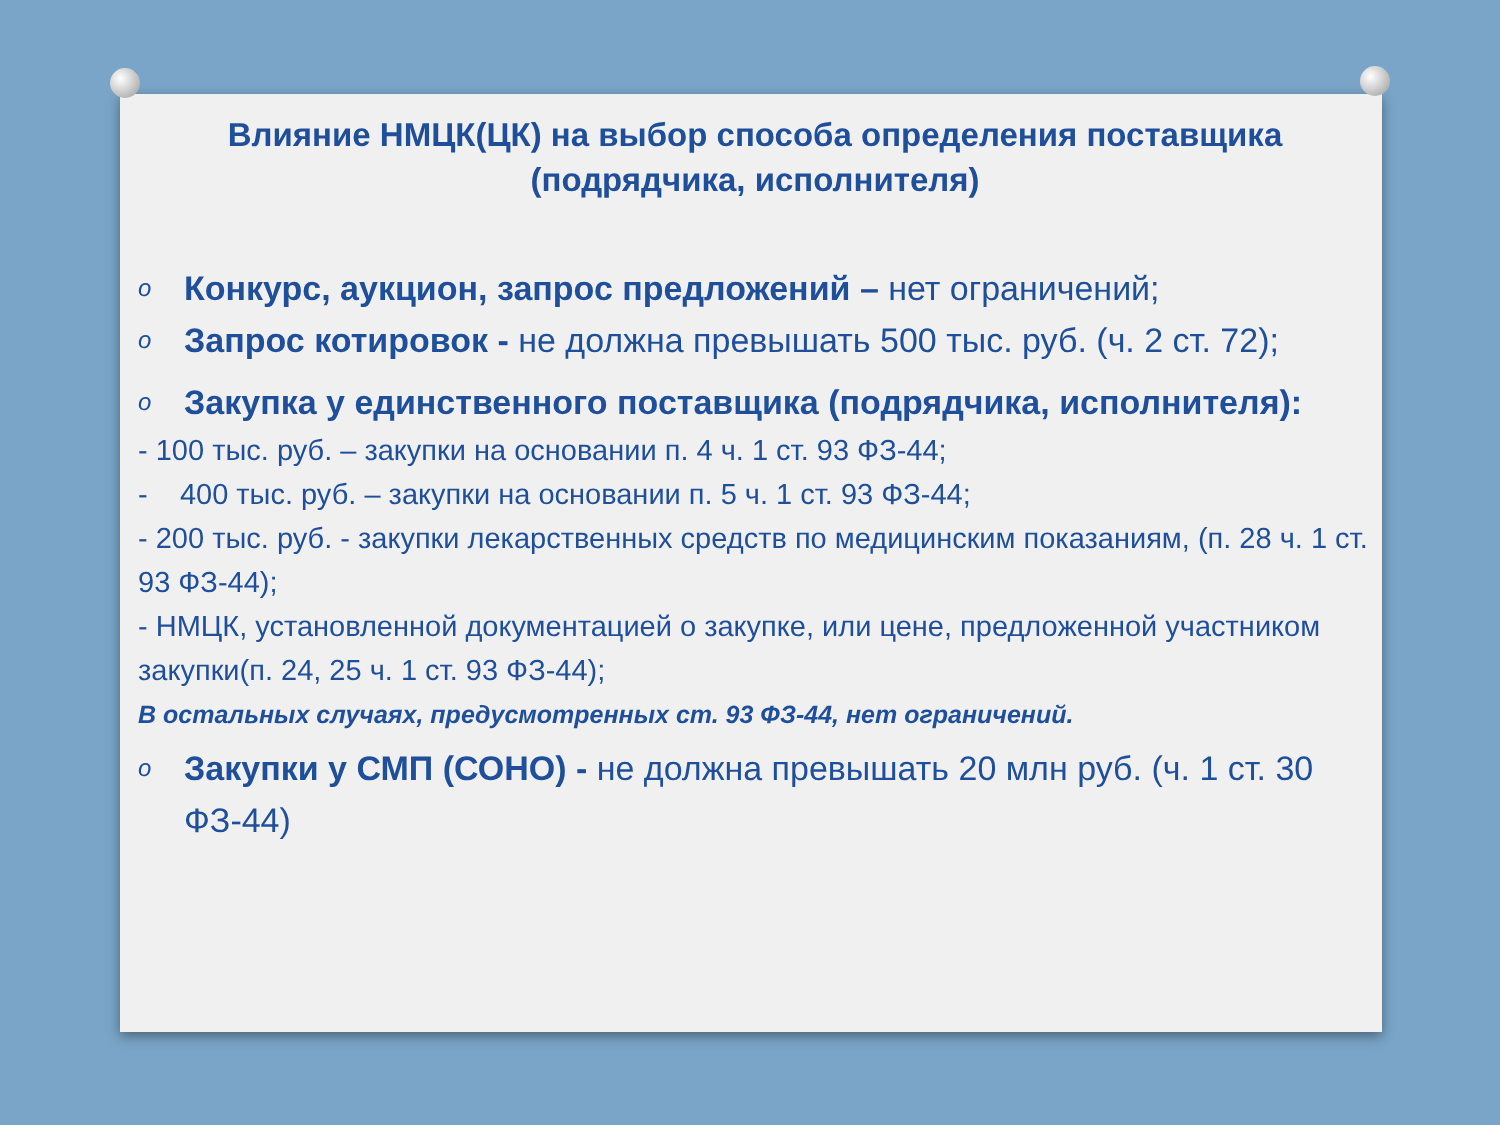Влияние НМЦК(ЦК) на выбор способа определения поставщика (подрядчика, исполнителя)
o Конкурс, аукцион, запрос предложений – нет ограничений;
o Запрос котировок - не должна превышать 500 тыс. руб. (ч. 2 ст. 72);
o Закупка у единственного поставщика (подрядчика, исполнителя):
- 100 тыс. руб. – закупки на основании п. 4 ч. 1 ст. 93 ФЗ-44;
- 400 тыс. руб. – закупки на основании п. 5 ч. 1 ст. 93 ФЗ-44;
- 200 тыс. руб. - закупки лекарственных средств по медицинским показаниям, (п. 28 ч. 1 ст. 93 ФЗ-44);
- НМЦК, установленной документацией о закупке, или цене, предложенной участником закупки(п. 24, 25 ч. 1 ст. 93 ФЗ-44);
В остальных случаях, предусмотренных ст. 93 ФЗ-44, нет ограничений.
o Закупки у СМП (СОНО) - не должна превышать 20 млн руб. (ч. 1 ст. 30 ФЗ-44)